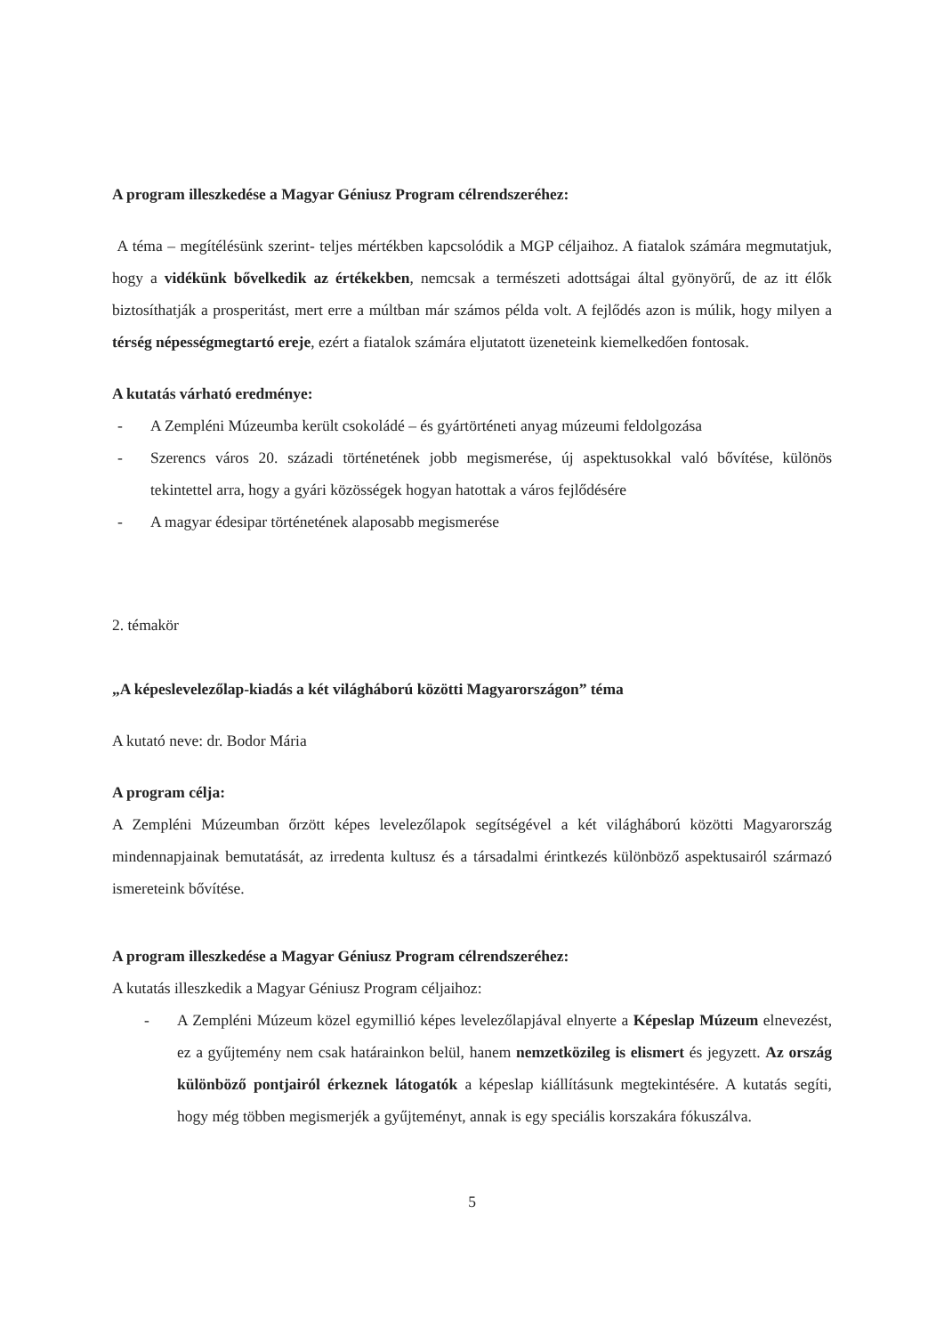A program illeszkedése a Magyar Géniusz Program célrendszeréhez:
A téma – megítélésünk szerint- teljes mértékben kapcsolódik a MGP céljaihoz. A fiatalok számára megmutatjuk, hogy a vidékünk bővelkedik az értékekben, nemcsak a természeti adottságai által gyönyörű, de az itt élők biztosíthatják a prosperitást, mert erre a múltban már számos példa volt. A fejlődés azon is múlik, hogy milyen a térség népességmegtartó ereje, ezért a fiatalok számára eljutatott üzeneteink kiemelkedően fontosak.
A kutatás várható eredménye:
- A Zempléni Múzeumba került csokoládé – és gyártörténeti anyag múzeumi feldolgozása
- Szerencs város 20. századi történetének jobb megismerése, új aspektusokkal való bővítése, különös tekintettel arra, hogy a gyári közösségek hogyan hatottak a város fejlődésére
- A magyar édesipar történetének alaposabb megismerése
2. témakör
„A képeslevelezőlap-kiadás a két világháború közötti Magyarországon” téma
A kutató neve: dr. Bodor Mária
A program célja:
A Zempléni Múzeumban őrzött képes levelezőlapok segítségével a két világháború közötti Magyarország mindennapjainak bemutatását, az irredenta kultusz és a társadalmi érintkezés különböző aspektusairól származó ismereteink bővítése.
A program illeszkedése a Magyar Géniusz Program célrendszeréhez:
A kutatás illeszkedik a Magyar Géniusz Program céljaihoz:
- A Zempléni Múzeum közel egymillió képes levelezőlapjával elnyerte a Képeslap Múzeum elnevezést, ez a gyűjtemény nem csak határainkon belül, hanem nemzetközileg is elismert és jegyzett. Az ország különböző pontjairól érkeznek látogatók a képeslap kiállításunk megtekintésére. A kutatás segíti, hogy még többen megismerjék a gyűjteményt, annak is egy speciális korszakára fókuszálva.
5